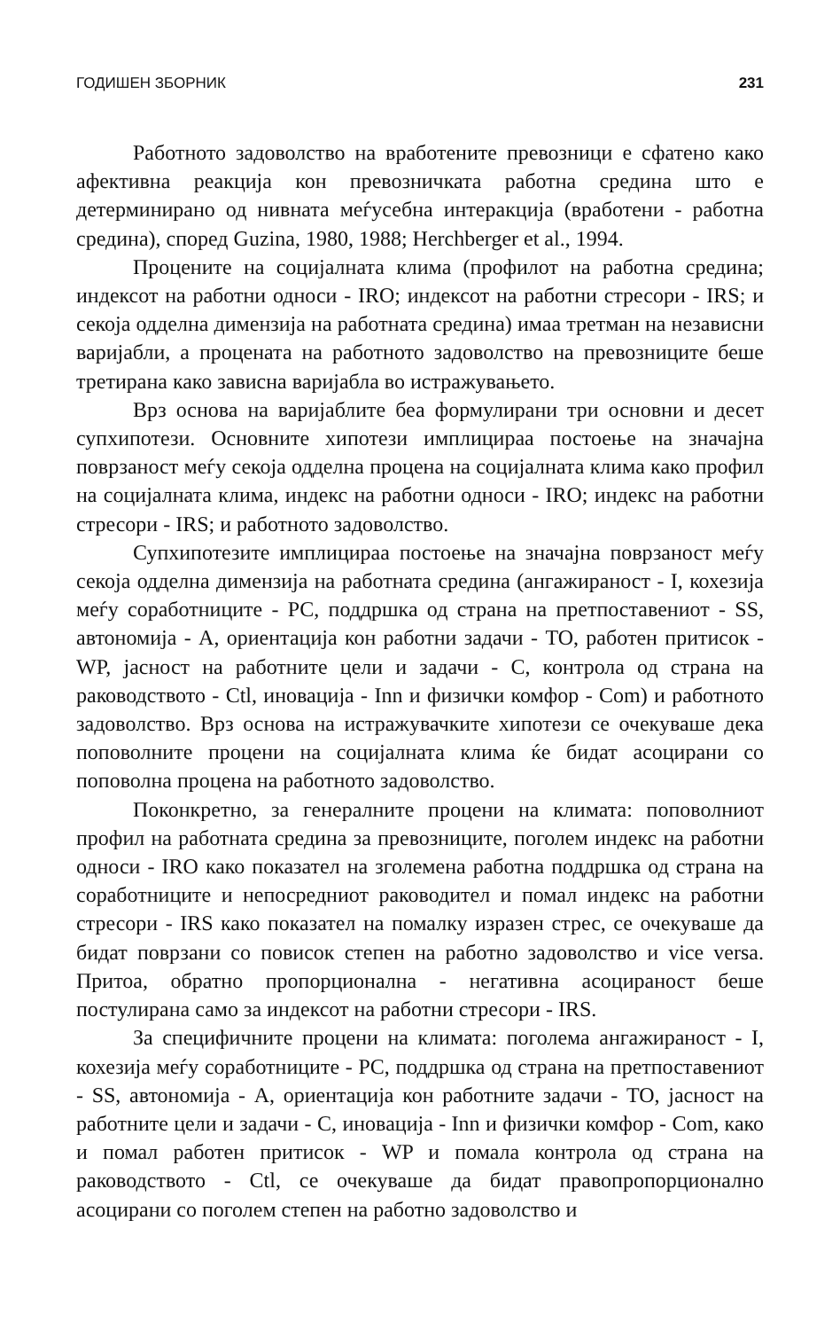ГОДИШЕН ЗБОРНИК 231
Работното задоволство на вработените превозници е сфатено како афективна реакција кон превозничката работна средина што е детерминирано од нивната меѓусебна интеракција (вработени - работна средина), според Guzina, 1980, 1988; Herchberger et al., 1994.
Процените на социјалната клима (профилот на работна средина; индексот на работни односи - IRO; индексот на работни стресори - IRS; и секоја одделна димензија на работната средина) имаа третман на независни варијабли, а процената на работното задоволство на превозниците беше третирана како зависна варијабла во истражувањето.
Врз основа на варијаблите беа формулирани три основни и десет супхипотези. Основните хипотези имплицираа постоење на значајна поврзаност меѓу секоја одделна процена на социјалната клима како профил на социјалната клима, индекс на работни односи - IRO; индекс на работни стресори - IRS; и работното задоволство.
Супхипотезите имплицираа постоење на значајна поврзаност меѓу секоја одделна димензија на работната средина (ангажираност - I, кохезија меѓу соработниците - PC, поддршка од страна на претпоставениот - SS, автономија - A, ориентација кон работни задачи - TO, работен притисок - WP, јасност на работните цели и задачи - C, контрола од страна на раководството - Ctl, иновација - Inn и физички комфор - Com) и работното задоволство. Врз основа на истражувачките хипотези се очекуваше дека поповолните процени на социјалната клима ќе бидат асоцирани со поповолна процена на работното задоволство.
Поконкретно, за генералните процени на климата: поповолниот профил на работната средина за превозниците, поголем индекс на работни односи - IRO како показател на зголемена работна поддршка од страна на соработниците и непосредниот раководител и помал индекс на работни стресори - IRS како показател на помалку изразен стрес, се очекуваше да бидат поврзани со повисок степен на работно задоволство и vice versa. Притоа, обратно пропорционална - негативна асоцираност беше постулирана само за индексот на работни стресори - IRS.
За специфичните процени на климата: поголема ангажираност - I, кохезија меѓу соработниците - PC, поддршка од страна на претпоставениот - SS, автономија - A, ориентација кон работните задачи - TO, јасност на работните цели и задачи - C, иновација - Inn и физички комфор - Com, како и помал работен притисок - WP и помала контрола од страна на раководството - Ctl, се очекуваше да бидат правопропорционално асоцирани со поголем степен на работно задоволство и